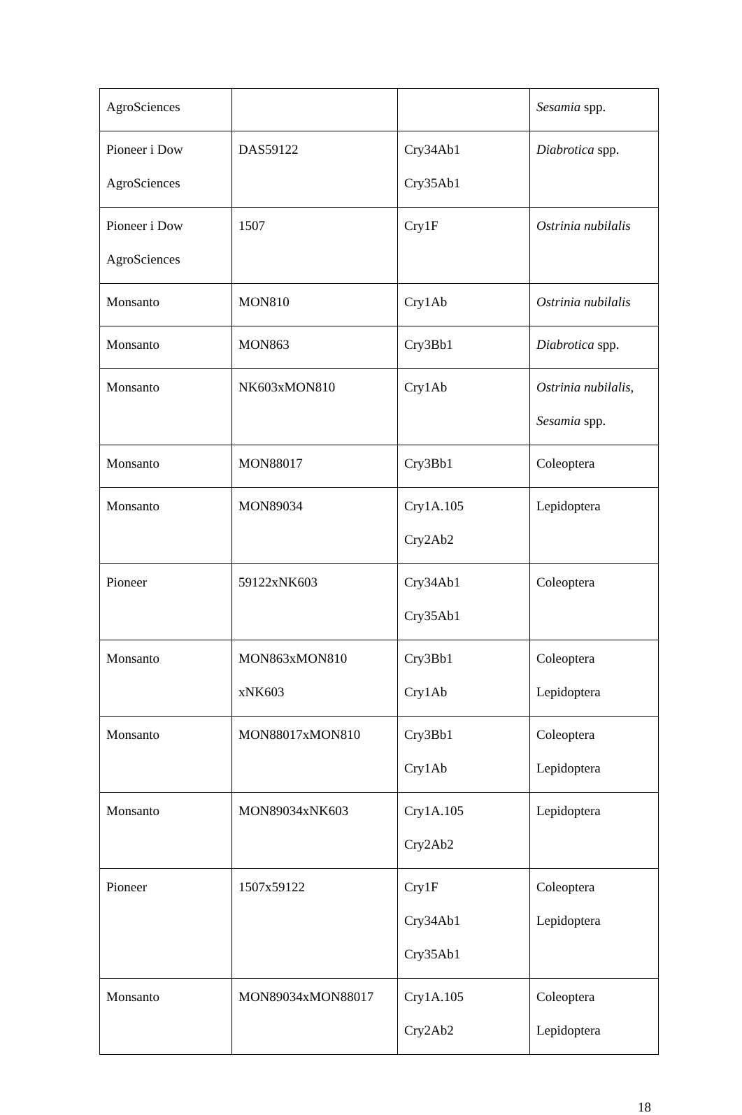| AgroSciences | | | Sesamia spp. |
| Pioneer i Dow AgroSciences | DAS59122 | Cry34Ab1 Cry35Ab1 | Diabrotica spp. |
| Pioneer i Dow AgroSciences | 1507 | Cry1F | Ostrinia nubilalis |
| Monsanto | MON810 | Cry1Ab | Ostrinia nubilalis |
| Monsanto | MON863 | Cry3Bb1 | Diabrotica spp. |
| Monsanto | NK603xMON810 | Cry1Ab | Ostrinia nubilalis, Sesamia spp. |
| Monsanto | MON88017 | Cry3Bb1 | Coleoptera |
| Monsanto | MON89034 | Cry1A.105 Cry2Ab2 | Lepidoptera |
| Pioneer | 59122xNK603 | Cry34Ab1 Cry35Ab1 | Coleoptera |
| Monsanto | MON863xMON810 xNK603 | Cry3Bb1 Cry1Ab | Coleoptera Lepidoptera |
| Monsanto | MON88017xMON810 | Cry3Bb1 Cry1Ab | Coleoptera Lepidoptera |
| Monsanto | MON89034xNK603 | Cry1A.105 Cry2Ab2 | Lepidoptera |
| Pioneer | 1507x59122 | Cry1F Cry34Ab1 Cry35Ab1 | Coleoptera Lepidoptera |
| Monsanto | MON89034xMON88017 | Cry1A.105 Cry2Ab2 | Coleoptera Lepidoptera |
18